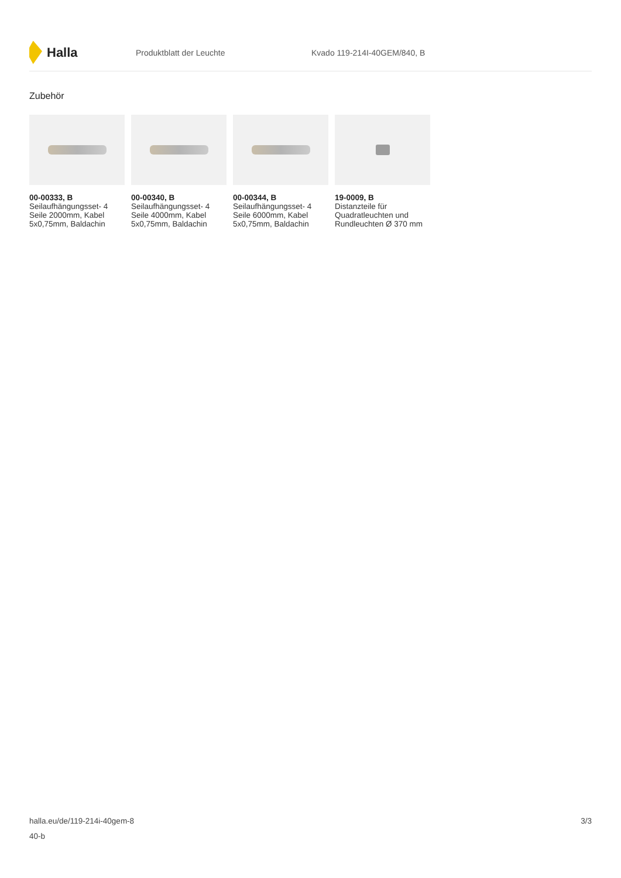Halla
Produktblatt der Leuchte Kvado 119-214I-40GEM/840, B
Zubehör
00-00333, B
Seilaufhängungsset- 4 Seile 2000mm, Kabel 5x0,75mm, Baldachin
00-00340, B
Seilaufhängungsset- 4 Seile 4000mm, Kabel 5x0,75mm, Baldachin
00-00344, B
Seilaufhängungsset- 4 Seile 6000mm, Kabel 5x0,75mm, Baldachin
19-0009, B
Distanzteile für Quadratleuchten und Rundleuchten Ø 370 mm
halla.eu/de/119-214i-40gem-8
40-b
3/3